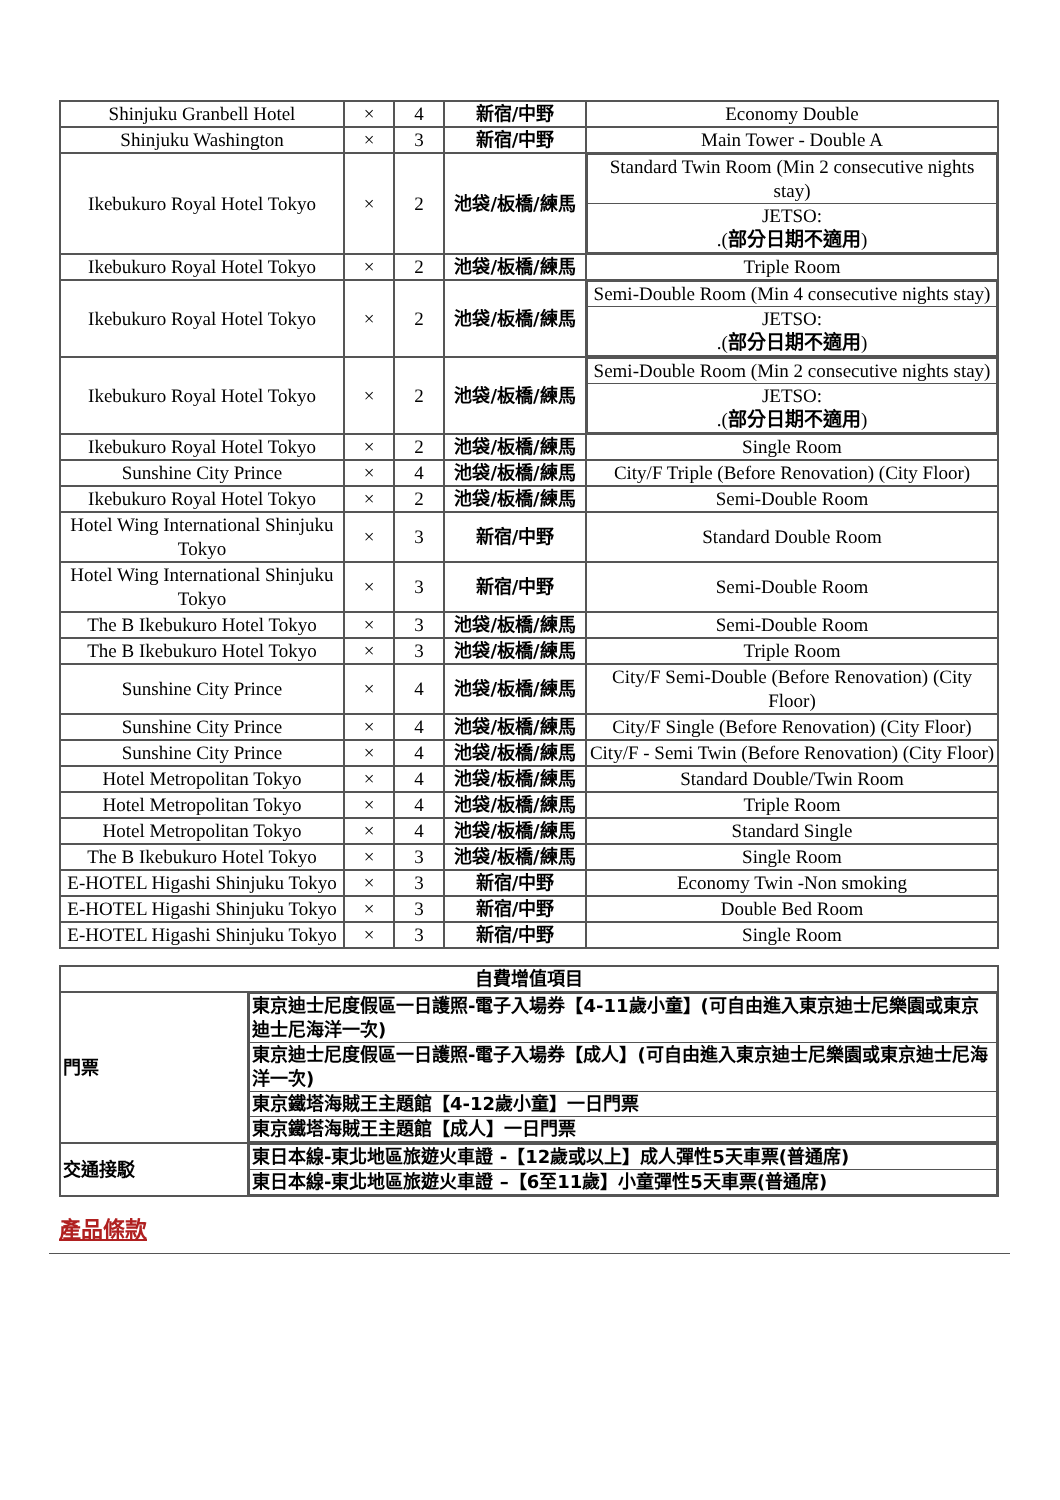| Shinjuku Granbell Hotel | × | 4 | 新宿/中野 | Economy Double |
| Shinjuku Washington | × | 3 | 新宿/中野 | Main Tower - Double A |
| Ikebukuro Royal Hotel Tokyo | × | 2 | 池袋/板橋/練馬 | / Standard Twin Room (Min 2 consecutive nights stay) / / JETSO: .( 部分日期不適用 ) / |
| Ikebukuro Royal Hotel Tokyo | × | 2 | 池袋/板橋/練馬 | Triple Room |
| Ikebukuro Royal Hotel Tokyo | × | 2 | 池袋/板橋/練馬 | / Semi-Double Room (Min 4 consecutive nights stay) / / JETSO: .( 部分日期不適用 ) / |
| Ikebukuro Royal Hotel Tokyo | × | 2 | 池袋/板橋/練馬 | / Semi-Double Room (Min 2 consecutive nights stay) / / JETSO: .( 部分日期不適用 ) / |
| Ikebukuro Royal Hotel Tokyo | × | 2 | 池袋/板橋/練馬 | Single Room |
| Sunshine City Prince | × | 4 | 池袋/板橋/練馬 | City/F Triple (Before Renovation) (City Floor) |
| Ikebukuro Royal Hotel Tokyo | × | 2 | 池袋/板橋/練馬 | Semi-Double Room |
| Hotel Wing International Shinjuku Tokyo | × | 3 | 新宿/中野 | Standard Double Room |
| Hotel Wing International Shinjuku Tokyo | × | 3 | 新宿/中野 | Semi-Double Room |
| The B Ikebukuro Hotel Tokyo | × | 3 | 池袋/板橋/練馬 | Semi-Double Room |
| The B Ikebukuro Hotel Tokyo | × | 3 | 池袋/板橋/練馬 | Triple Room |
| Sunshine City Prince | × | 4 | 池袋/板橋/練馬 | City/F Semi-Double (Before Renovation) (City Floor) |
| Sunshine City Prince | × | 4 | 池袋/板橋/練馬 | City/F Single (Before Renovation) (City Floor) |
| Sunshine City Prince | × | 4 | 池袋/板橋/練馬 | City/F - Semi Twin (Before Renovation) (City Floor) |
| Hotel Metropolitan Tokyo | × | 4 | 池袋/板橋/練馬 | Standard Double/Twin Room |
| Hotel Metropolitan Tokyo | × | 4 | 池袋/板橋/練馬 | Triple Room |
| Hotel Metropolitan Tokyo | × | 4 | 池袋/板橋/練馬 | Standard Single |
| The B Ikebukuro Hotel Tokyo | × | 3 | 池袋/板橋/練馬 | Single Room |
| E-HOTEL Higashi Shinjuku Tokyo | × | 3 | 新宿/中野 | Economy Twin -Non smoking |
| E-HOTEL Higashi Shinjuku Tokyo | × | 3 | 新宿/中野 | Double Bed Room |
| E-HOTEL Higashi Shinjuku Tokyo | × | 3 | 新宿/中野 | Single Room |
| 自費增值項目 | |
| 門票 | / 東京迪士尼度假區一日護照-電子入場券【4-11歲小童】(可自由進入東京迪士尼樂園或東京迪士尼海洋一次) / / 東京迪士尼度假區一日護照-電子入場券【成人】(可自由進入東京迪士尼樂園或東京迪士尼海洋一次) / / 東京鐵塔海賊王主題館【4-12歲小童】一日門票 / / 東京鐵塔海賊王主題館【成人】一日門票 / |
| 交通接駁 | / 東日本線-東北地區旅遊火車證 -【12歲或以上】成人彈性5天車票(普通席) / / 東日本線-東北地區旅遊火車證 –【6至11歲】小童彈性5天車票(普通席) / |
產品條款